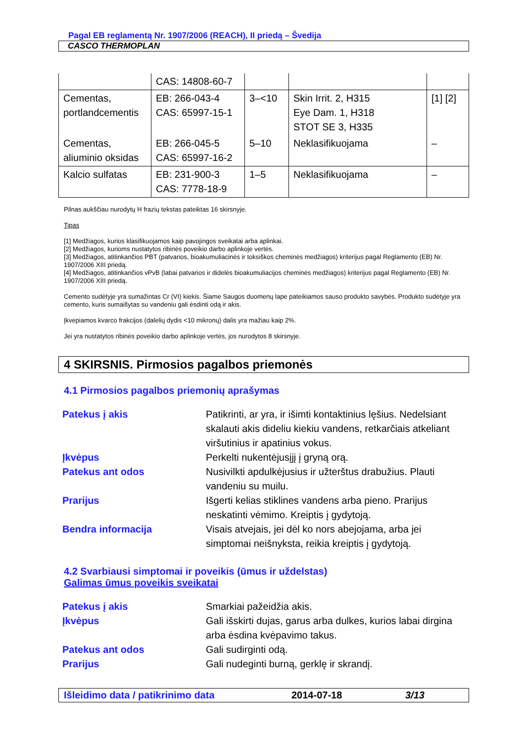Pagal EB reglamentą Nr. 1907/2006 (REACH), II priedą – Švedija
CASCO THERMOPLAN
| | CAS: 14808-60-7 | | | |
| Cementas, portlandcementis | EB: 266-043-4 CAS: 65997-15-1 | 3–<10 | Skin Irrit. 2, H315 Eye Dam. 1, H318 STOT SE 3, H335 | [1] [2] |
| Cementas, aliuminio oksidas | EB: 266-045-5 CAS: 65997-16-2 | 5–10 | Neklasifikuojama | – |
| Kalcio sulfatas | EB: 231-900-3 CAS: 7778-18-9 | 1–5 | Neklasifikuojama | – |
Pilnas aukščiau nurodytų H frazių tekstas pateiktas 16 skirsnyje.
Tipas
[1] Medžiagos, kurios klasifikuojamos kaip pavojingos sveikatai arba aplinkai.
[2] Medžiagos, kurioms nustatytos ribinės poveikio darbo aplinkoje vertės.
[3] Medžiagos, atitinkančios PBT (patvarios, bioakumuliacinės ir toksiškos cheminės medžiagos) kriterijus pagal Reglamento (EB) Nr. 1907/2006 XIII priedą.
[4] Medžiagos, atitinkančios vPvB (labai patvarios ir didelės bioakumuliacijos cheminės medžiagos) kriterijus pagal Reglamento (EB) Nr. 1907/2006 XIII priedą.
Cemento sudėtyje yra sumažintas Cr (VI) kiekis. Šiame Saugos duomenų lape pateikiamos sauso produkto savybės. Produkto sudėtyje yra cemento, kuris sumaišytas su vandeniu gali ėsdinti odą ir akis.
Įkvepiamos kvarco frakcijos (dalelių dydis <10 mikronų) dalis yra mažiau kaip 2%.
Jei yra nustatytos ribinės poveikio darbo aplinkoje vertės, jos nurodytos 8 skirsnyje.
4 SKIRSNIS. Pirmosios pagalbos priemonės
4.1 Pirmosios pagalbos priemonių aprašymas
| Patekus į akis | Patikrinti, ar yra, ir išimti kontaktinius lęšius. Nedelsiant skalauti akis dideliu kiekiu vandens, retkarčiais atkeliant viršutinius ir apatinius vokus. |
| Įkvėpus | Perkelti nukentėjusįjį į gryną orą. |
| Patekus ant odos | Nusivilkti apdulkėjusius ir užterštus drabužius. Plauti vandeniu su muilu. |
| Prarijus | Išgerti kelias stiklines vandens arba pieno. Prarijus neskatinti vėmimo. Kreiptis į gydytoją. |
| Bendra informacija | Visais atvejais, jei dėl ko nors abejojama, arba jei simptomai neišnyksta, reikia kreiptis į gydytoją. |
4.2 Svarbiausi simptomai ir poveikis (ūmus ir uždelstas)
Galimas ūmus poveikis sveikatai
| Patekus į akis | Smarkiai pažeidžia akis. |
| Įkvėpus | Gali išskirti dujas, garus arba dulkes, kurios labai dirgina arba ėsdina kvėpavimo takus. |
| Patekus ant odos | Gali sudirginti odą. |
| Prarijus | Gali nudeginti burną, gerklę ir skrandį. |
Išleidimo data / patikrinimo data 2014-07-18 3/13